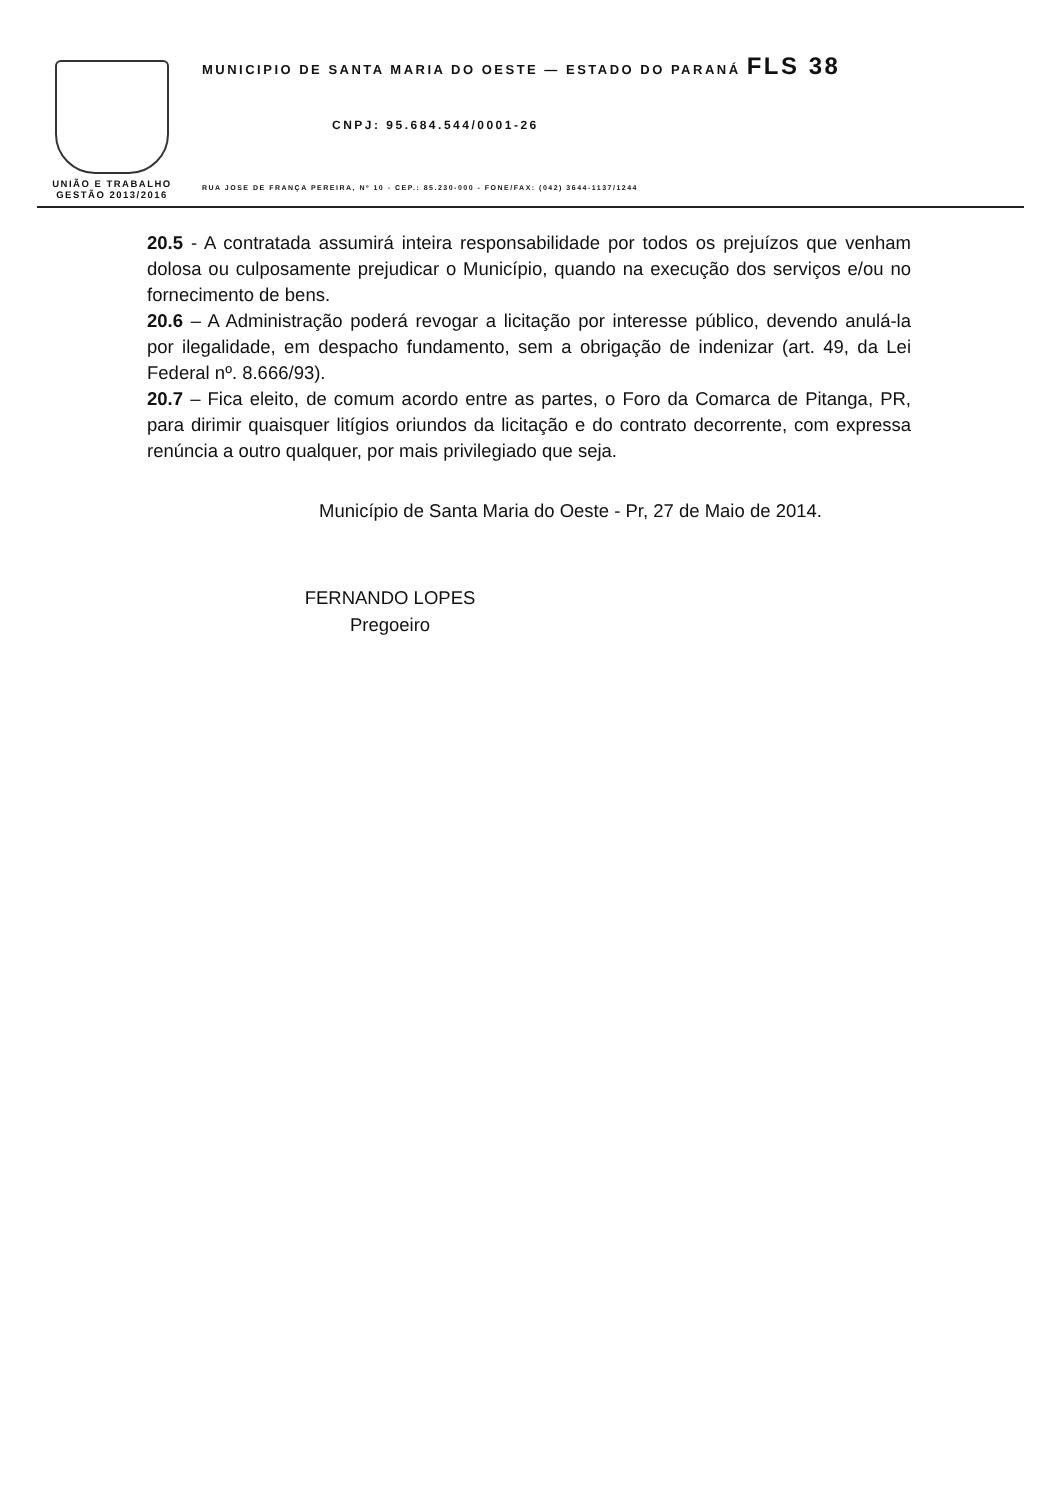UNIÃO E TRABALHO
GESTÃO 2013/2016
MUNICIPIO DE SANTA MARIA DO OESTE — ESTADO DO PARANÁ FLS 38
CNPJ: 95.684.544/0001-26
RUA JOSE DE FRANÇA PEREIRA, Nº 10 - CEP.: 85.230-000 - FONE/FAX: (042) 3644-1137/1244
20.5 - A contratada assumirá inteira responsabilidade por todos os prejuízos que venham dolosa ou culposamente prejudicar o Município, quando na execução dos serviços e/ou no fornecimento de bens.
20.6 – A Administração poderá revogar a licitação por interesse público, devendo anulá-la por ilegalidade, em despacho fundamento, sem a obrigação de indenizar (art. 49, da Lei Federal nº. 8.666/93).
20.7 – Fica eleito, de comum acordo entre as partes, o Foro da Comarca de Pitanga, PR, para dirimir quaisquer litígios oriundos da licitação e do contrato decorrente, com expressa renúncia a outro qualquer, por mais privilegiado que seja.
Município de Santa Maria do Oeste - Pr, 27 de Maio de 2014.
FERNANDO LOPES
Pregoeiro